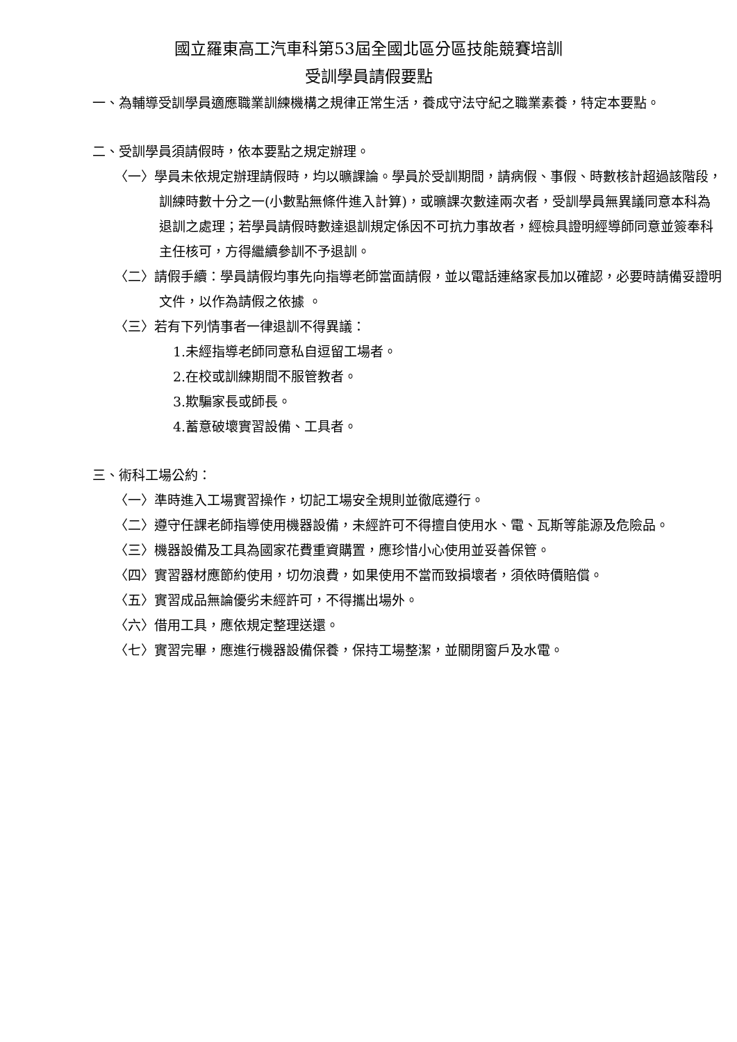國立羅東高工汽車科第53屆全國北區分區技能競賽培訓
受訓學員請假要點
一、為輔導受訓學員適應職業訓練機構之規律正常生活，養成守法守紀之職業素養，特定本要點。
二、受訓學員須請假時，依本要點之規定辦理。
〈一〉學員未依規定辦理請假時，均以曠課論。學員於受訓期間，請病假、事假、時數核計超過該階段，訓練時數十分之一(小數點無條件進入計算)，或曠課次數達兩次者，受訓學員無異議同意本科為退訓之處理；若學員請假時數達退訓規定係因不可抗力事故者，經檢具證明經導師同意並簽奉科主任核可，方得繼續參訓不予退訓。
〈二〉請假手續：學員請假均事先向指導老師當面請假，並以電話連絡家長加以確認，必要時請備妥證明文件，以作為請假之依據 。
〈三〉若有下列情事者一律退訓不得異議：
1.未經指導老師同意私自逗留工場者。
2.在校或訓練期間不服管教者。
3.欺騙家長或師長。
4.蓄意破壞實習設備、工具者。
三、術科工場公約：
〈一〉準時進入工場實習操作，切記工場安全規則並徹底遵行。
〈二〉遵守任課老師指導使用機器設備，未經許可不得擅自使用水、電、瓦斯等能源及危險品。
〈三〉機器設備及工具為國家花費重資購置，應珍惜小心使用並妥善保管。
〈四〉實習器材應節約使用，切勿浪費，如果使用不當而致損壞者，須依時價賠償。
〈五〉實習成品無論優劣未經許可，不得攜出場外。
〈六〉借用工具，應依規定整理送還。
〈七〉實習完畢，應進行機器設備保養，保持工場整潔，並關閉窗戶及水電。